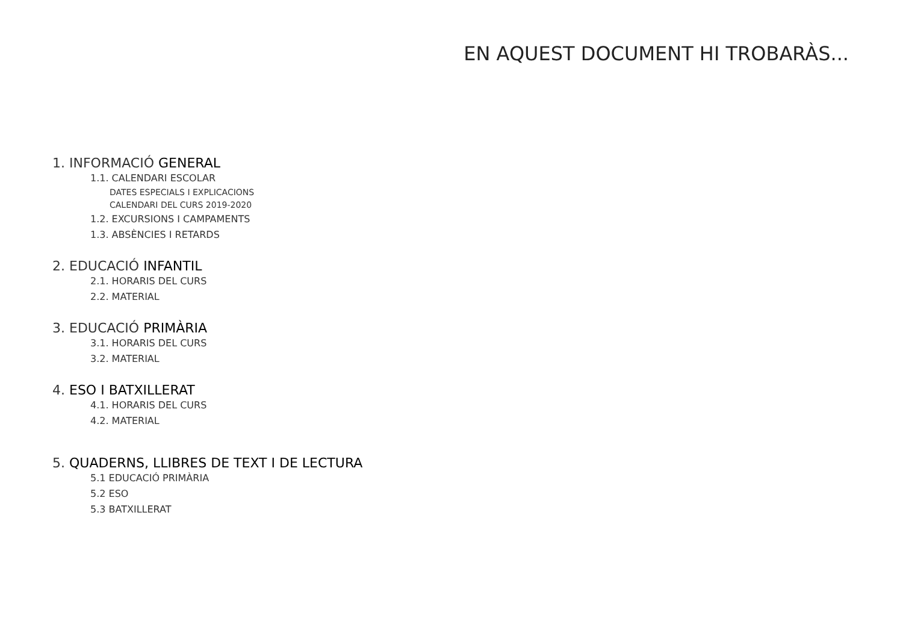EN AQUEST DOCUMENT HI TROBARÀS...
1. INFORMACIÓ GENERAL
1.1. CALENDARI ESCOLAR
DATES ESPECIALS I EXPLICACIONS
CALENDARI DEL CURS 2019-2020
1.2. EXCURSIONS I CAMPAMENTS
1.3. ABSÈNCIES I RETARDS
2. EDUCACIÓ INFANTIL
2.1. HORARIS DEL CURS
2.2. MATERIAL
3. EDUCACIÓ PRIMÀRIA
3.1. HORARIS DEL CURS
3.2. MATERIAL
4. ESO I BATXILLERAT
4.1. HORARIS DEL CURS
4.2. MATERIAL
5. QUADERNS, LLIBRES DE TEXT I DE LECTURA
5.1 EDUCACIÓ PRIMÀRIA
5.2 ESO
5.3 BATXILLERAT